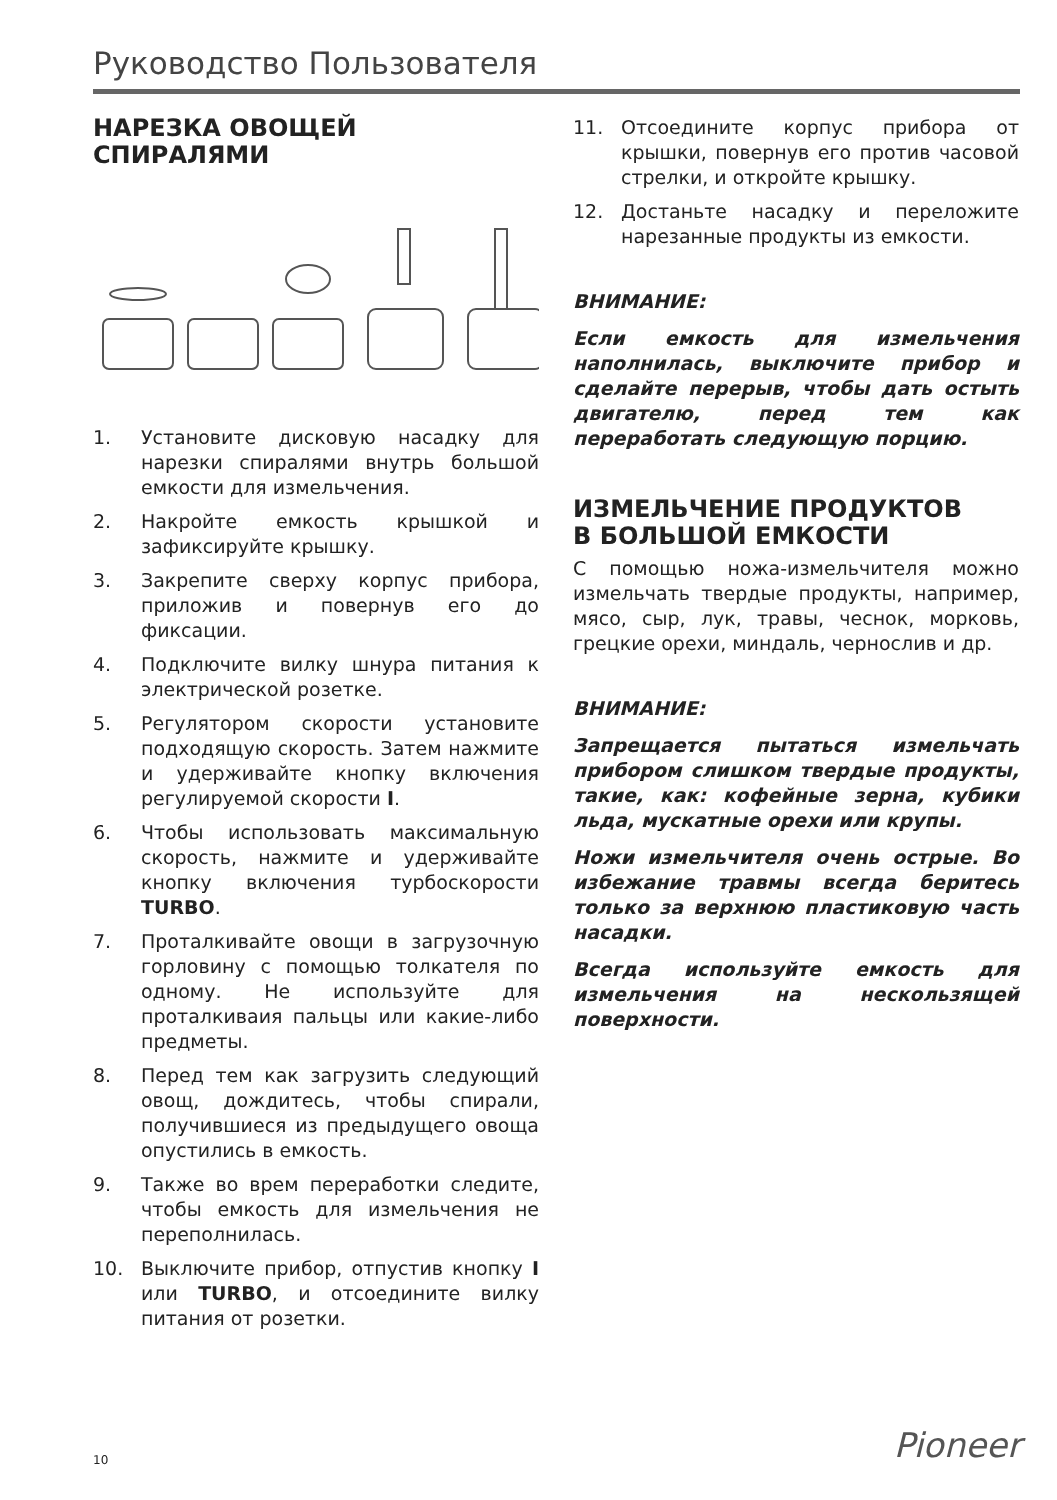Руководство Пользователя
НАРЕЗКА ОВОЩЕЙ
СПИРАЛЯМИ
1. Установите дисковую насадку для нарезки спиралями внутрь большой емкости для измельчения.
2. Накройте емкость крышкой и зафиксируйте крышку.
3. Закрепите сверху корпус прибора, приложив и повернув его до фиксации.
4. Подключите вилку шнура питания к электрической розетке.
5. Регулятором скорости установите подходящую скорость. Затем нажмите и удерживайте кнопку включения регулируемой скорости I.
6. Чтобы использовать максимальную скорость, нажмите и удерживайте кнопку включения турбоскорости TURBO.
7. Проталкивайте овощи в загрузочную горловину с помощью толкателя по одному. Не используйте для проталкиваия пальцы или какие-либо предметы.
8. Перед тем как загрузить следующий овощ, дождитесь, чтобы спирали, получившиеся из предыдущего овоща опустились в емкость.
9. Также во врем переработки следите, чтобы емкость для измельчения не переполнилась.
10. Выключите прибор, отпустив кнопку I или TURBO, и отсоедините вилку питания от розетки.
11. Отсоедините корпус прибора от крышки, повернув его против часовой стрелки, и откройте крышку.
12. Достаньте насадку и переложите нарезанные продукты из емкости.
ВНИМАНИЕ:
Если емкость для измельчения наполнилась, выключите прибор и сделайте перерыв, чтобы дать остыть двигателю, перед тем как переработать следующую порцию.
ИЗМЕЛЬЧЕНИЕ ПРОДУКТОВ
В БОЛЬШОЙ ЕМКОСТИ
С помощью ножа-измельчителя можно измельчать твердые продукты, например, мясо, сыр, лук, травы, чеснок, морковь, грецкие орехи, миндаль, чернослив и др.
ВНИМАНИЕ:
Запрещается пытаться измельчать прибором слишком твердые продукты, такие, как: кофейные зерна, кубики льда, мускатные орехи или крупы.
Ножи измельчителя очень острые. Во избежание травмы всегда беритесь только за верхнюю пластиковую часть насадки.
Всегда используйте емкость для измельчения на нескользящей поверхности.
Pioneer 10